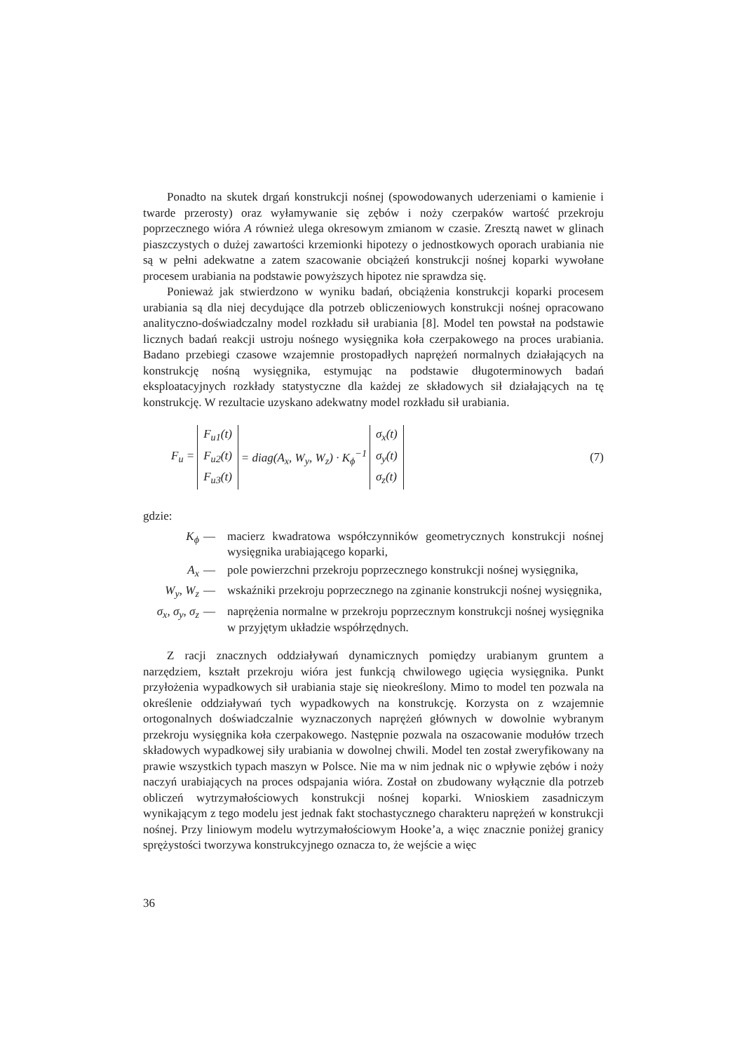Ponadto na skutek drgań konstrukcji nośnej (spowodowanych uderzeniami o kamienie i twarde przerosty) oraz wyłamywanie się zębów i noży czerpaków wartość przekroju poprzecznego wióra A również ulega okresowym zmianom w czasie. Zresztą nawet w glinach piaszczystych o dużej zawartości krzemionki hipotezy o jednostkowych oporach urabiania nie są w pełni adekwatne a zatem szacowanie obciążeń konstrukcji nośnej koparki wywołane procesem urabiania na podstawie powyższych hipotez nie sprawdza się.
Ponieważ jak stwierdzono w wyniku badań, obciążenia konstrukcji koparki procesem urabiania są dla niej decydujące dla potrzeb obliczeniowych konstrukcji nośnej opracowano analityczno-doświadczalny model rozkładu sił urabiania [8]. Model ten powstał na podstawie licznych badań reakcji ustroju nośnego wysięgnika koła czerpakowego na proces urabiania. Badano przebiegi czasowe wzajemnie prostopadłych naprężeń normalnych działających na konstrukcję nośną wysięgnika, estymując na podstawie długoterminowych badań eksploatacyjnych rozkłady statystyczne dla każdej ze składowych sił działających na tę konstrukcję. W rezultacie uzyskano adekwatny model rozkładu sił urabiania.
F<sub>u</sub> = F<sub>u1</sub>(t)
F<sub>u2</sub>(t)
F<sub>u3</sub>(t) = diag(A<sub>x</sub>, W<sub>y</sub>, W<sub>z</sub>) · K<sub>ϕ</sub><sup>−1</sup> σ<sub>x</sub>(t)
σ<sub>y</sub>(t)
σ<sub>z</sub>(t)
(7)
gdzie:
K<sub>ϕ</sub> — macierz kwadratowa współczynników geometrycznych konstrukcji nośnej wysięgnika urabiającego koparki,
A<sub>x</sub> — pole powierzchni przekroju poprzecznego konstrukcji nośnej wysięgnika,
W<sub>y</sub>, W<sub>z</sub> — wskaźniki przekroju poprzecznego na zginanie konstrukcji nośnej wysięgnika,
σ<sub>x</sub>, σ<sub>y</sub>, σ<sub>z</sub> — naprężenia normalne w przekroju poprzecznym konstrukcji nośnej wysięgnika w przyjętym układzie współrzędnych.
Z racji znacznych oddziaływań dynamicznych pomiędzy urabianym gruntem a narzędziem, kształt przekroju wióra jest funkcją chwilowego ugięcia wysięgnika. Punkt przyłożenia wypadkowych sił urabiania staje się nieokreślony. Mimo to model ten pozwala na określenie oddziaływań tych wypadkowych na konstrukcję. Korzysta on z wzajemnie ortogonalnych doświadczalnie wyznaczonych naprężeń głównych w dowolnie wybranym przekroju wysięgnika koła czerpakowego. Następnie pozwala na oszacowanie modułów trzech składowych wypadkowej siły urabiania w dowolnej chwili. Model ten został zweryfikowany na prawie wszystkich typach maszyn w Polsce. Nie ma w nim jednak nic o wpływie zębów i noży naczyń urabiających na proces odspajania wióra. Został on zbudowany wyłącznie dla potrzeb obliczeń wytrzymałościowych konstrukcji nośnej koparki. Wnioskiem zasadniczym wynikającym z tego modelu jest jednak fakt stochastycznego charakteru naprężeń w konstrukcji nośnej. Przy liniowym modelu wytrzymałościowym Hooke’a, a więc znacznie poniżej granicy sprężystości tworzywa konstrukcyjnego oznacza to, że wejście a więc
36